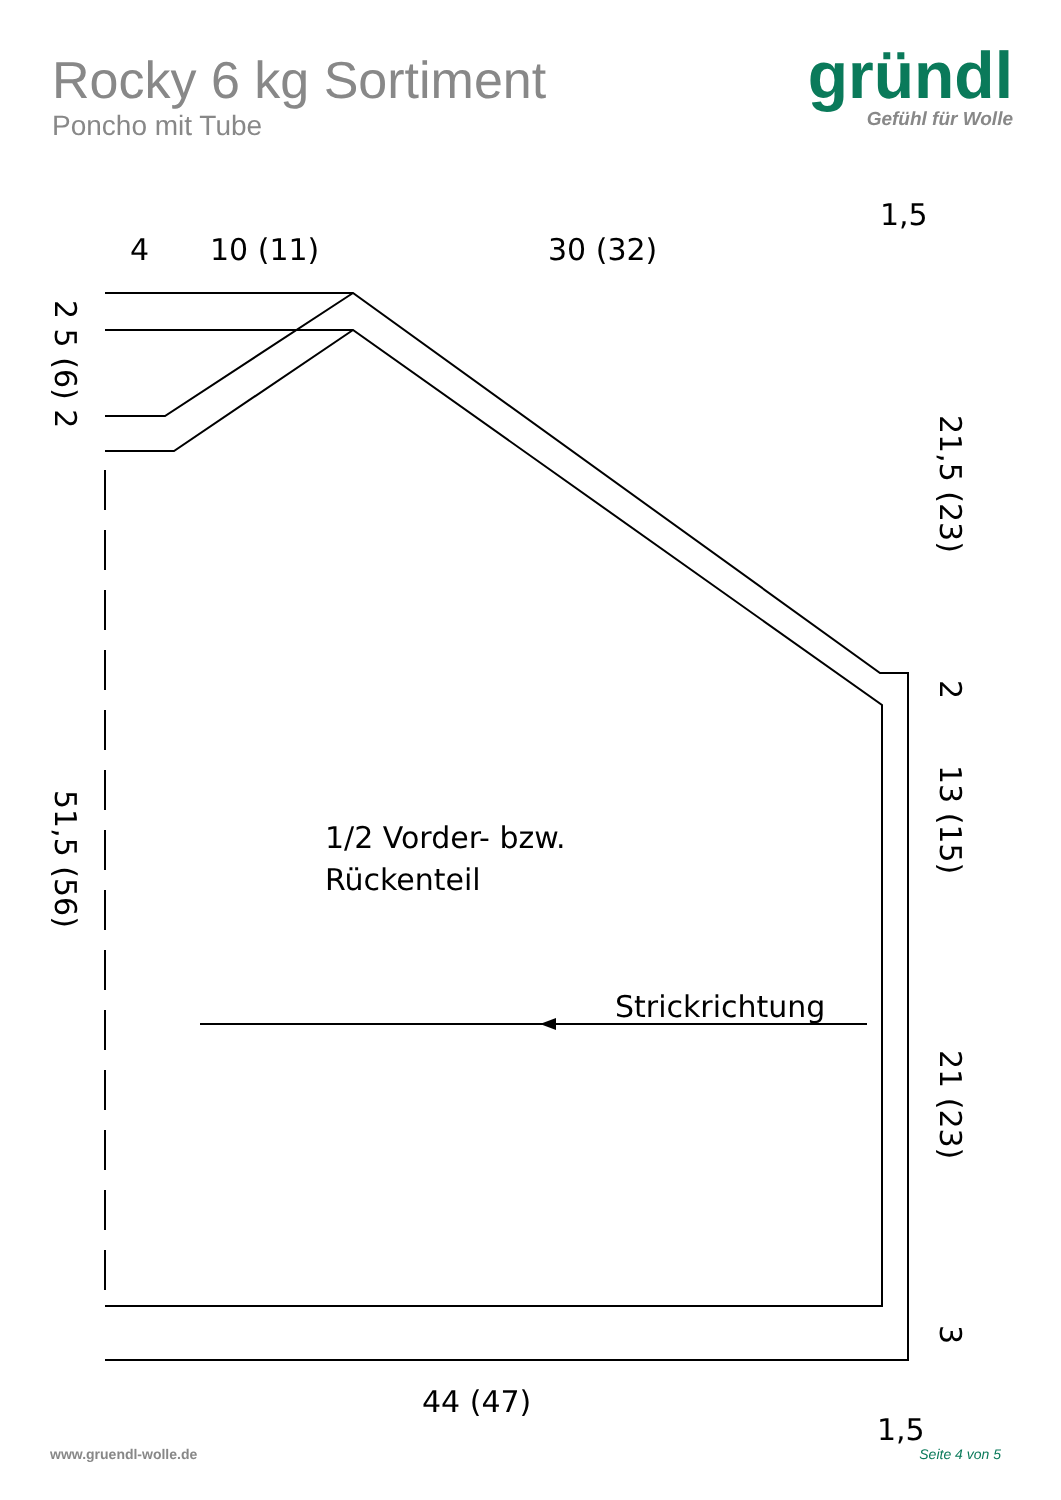Rocky 6 kg Sortiment
Poncho mit Tube
gründl
Gefühl für Wolle
4
10 (11)
30 (32)
1,5
1/2 Vorder- bzw.
Rückenteil
Strickrichtung
44 (47)
1,5
2 5 (6) 2
51,5 (56)
21,5 (23)
2
13 (15)
21 (23)
3
www.gruendl-wolle.de Seite 4 von 5